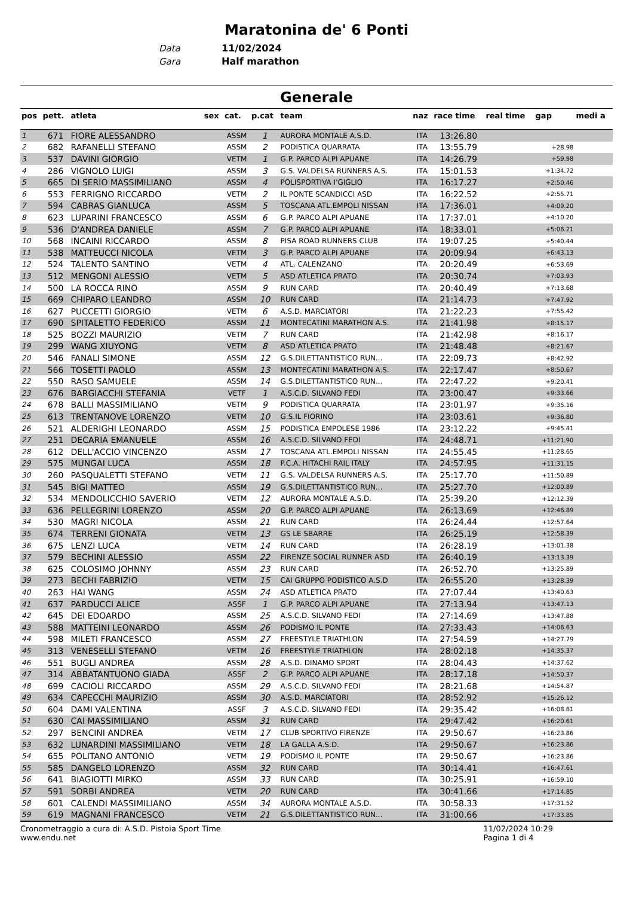Maratonina de' 6 Ponti
Data 11/02/2024
Gara Half marathon
Generale
| pos | pett. | atleta | sex | cat. | p.cat | team | naz | race time | real time | gap | medi a |
| --- | --- | --- | --- | --- | --- | --- | --- | --- | --- | --- | --- |
| 1 | 671 | FIORE ALESSANDRO | | ASSM | 1 | AURORA MONTALE A.S.D. | ITA | 13:26.80 | | | |
| 2 | 682 | RAFANELLI STEFANO | | ASSM | 2 | PODISTICA QUARRATA | ITA | 13:55.79 | | +28.98 | |
| 3 | 537 | DAVINI GIORGIO | | VETM | 1 | G.P. PARCO ALPI APUANE | ITA | 14:26.79 | | +59.98 | |
| 4 | 286 | VIGNOLO LUIGI | | ASSM | 3 | G.S. VALDELSA RUNNERS A.S. | ITA | 15:01.53 | | +1:34.72 | |
| 5 | 665 | DI SERIO MASSIMILIANO | | ASSM | 4 | POLISPORTIVA I'GIGLIO | ITA | 16:17.27 | | +2:50.46 | |
| 6 | 553 | FERRIGNO RICCARDO | | VETM | 2 | IL PONTE SCANDICCI ASD | ITA | 16:22.52 | | +2:55.71 | |
| 7 | 594 | CABRAS GIANLUCA | | ASSM | 5 | TOSCANA ATL.EMPOLI NISSAN | ITA | 17:36.01 | | +4:09.20 | |
| 8 | 623 | LUPARINI FRANCESCO | | ASSM | 6 | G.P. PARCO ALPI APUANE | ITA | 17:37.01 | | +4:10.20 | |
| 9 | 536 | D'ANDREA DANIELE | | ASSM | 7 | G.P. PARCO ALPI APUANE | ITA | 18:33.01 | | +5:06.21 | |
| 10 | 568 | INCAINI RICCARDO | | ASSM | 8 | PISA ROAD RUNNERS CLUB | ITA | 19:07.25 | | +5:40.44 | |
| 11 | 538 | MATTEUCCI NICOLA | | VETM | 3 | G.P. PARCO ALPI APUANE | ITA | 20:09.94 | | +6:43.13 | |
| 12 | 524 | TALENTO SANTINO | | VETM | 4 | ATL. CALENZANO | ITA | 20:20.49 | | +6:53.69 | |
| 13 | 512 | MENGONI ALESSIO | | VETM | 5 | ASD ATLETICA PRATO | ITA | 20:30.74 | | +7:03.93 | |
| 14 | 500 | LA ROCCA RINO | | ASSM | 9 | RUN CARD | ITA | 20:40.49 | | +7:13.68 | |
| 15 | 669 | CHIPARO LEANDRO | | ASSM | 10 | RUN CARD | ITA | 21:14.73 | | +7:47.92 | |
| 16 | 627 | PUCCETTI GIORGIO | | VETM | 6 | A.S.D. MARCIATORI | ITA | 21:22.23 | | +7:55.42 | |
| 17 | 690 | SPITALETTO FEDERICO | | ASSM | 11 | MONTECATINI MARATHON A.S. | ITA | 21:41.98 | | +8:15.17 | |
| 18 | 525 | BOZZI MAURIZIO | | VETM | 7 | RUN CARD | ITA | 21:42.98 | | +8:16.17 | |
| 19 | 299 | WANG XIUYONG | | VETM | 8 | ASD ATLETICA PRATO | ITA | 21:48.48 | | +8:21.67 | |
| 20 | 546 | FANALI SIMONE | | ASSM | 12 | G.S.DILETTANTISTICO RUN... | ITA | 22:09.73 | | +8:42.92 | |
| 21 | 566 | TOSETTI PAOLO | | ASSM | 13 | MONTECATINI MARATHON A.S. | ITA | 22:17.47 | | +8:50.67 | |
| 22 | 550 | RASO SAMUELE | | ASSM | 14 | G.S.DILETTANTISTICO RUN... | ITA | 22:47.22 | | +9:20.41 | |
| 23 | 676 | BARGIACCHI STEFANIA | | VETF | 1 | A.S.C.D. SILVANO FEDI | ITA | 23:00.47 | | +9:33.66 | |
| 24 | 678 | BALLI MASSIMILIANO | | VETM | 9 | PODISTICA QUARRATA | ITA | 23:01.97 | | +9:35.16 | |
| 25 | 613 | TRENTANOVE LORENZO | | VETM | 10 | G.S.IL FIORINO | ITA | 23:03.61 | | +9:36.80 | |
| 26 | 521 | ALDERIGHI LEONARDO | | ASSM | 15 | PODISTICA EMPOLESE 1986 | ITA | 23:12.22 | | +9:45.41 | |
| 27 | 251 | DECARIA EMANUELE | | ASSM | 16 | A.S.C.D. SILVANO FEDI | ITA | 24:48.71 | | +11:21.90 | |
| 28 | 612 | DELL'ACCIO VINCENZO | | ASSM | 17 | TOSCANA ATL.EMPOLI NISSAN | ITA | 24:55.45 | | +11:28.65 | |
| 29 | 575 | MUNGAI LUCA | | ASSM | 18 | P.C.A. HITACHI RAIL ITALY | ITA | 24:57.95 | | +11:31.15 | |
| 30 | 260 | PASQUALETTI STEFANO | | VETM | 11 | G.S. VALDELSA RUNNERS A.S. | ITA | 25:17.70 | | +11:50.89 | |
| 31 | 545 | BIGI MATTEO | | ASSM | 19 | G.S.DILETTANTISTICO RUN... | ITA | 25:27.70 | | +12:00.89 | |
| 32 | 534 | MENDOLICCHIO SAVERIO | | VETM | 12 | AURORA MONTALE A.S.D. | ITA | 25:39.20 | | +12:12.39 | |
| 33 | 636 | PELLEGRINI LORENZO | | ASSM | 20 | G.P. PARCO ALPI APUANE | ITA | 26:13.69 | | +12:46.89 | |
| 34 | 530 | MAGRI NICOLA | | ASSM | 21 | RUN CARD | ITA | 26:24.44 | | +12:57.64 | |
| 35 | 674 | TERRENI GIONATA | | VETM | 13 | GS LE SBARRE | ITA | 26:25.19 | | +12:58.39 | |
| 36 | 675 | LENZI LUCA | | VETM | 14 | RUN CARD | ITA | 26:28.19 | | +13:01.38 | |
| 37 | 579 | BECHINI ALESSIO | | ASSM | 22 | FIRENZE SOCIAL RUNNER ASD | ITA | 26:40.19 | | +13:13.39 | |
| 38 | 625 | COLOSIMO JOHNNY | | ASSM | 23 | RUN CARD | ITA | 26:52.70 | | +13:25.89 | |
| 39 | 273 | BECHI FABRIZIO | | VETM | 15 | CAI GRUPPO PODISTICO A.S.D | ITA | 26:55.20 | | +13:28.39 | |
| 40 | 263 | HAI WANG | | ASSM | 24 | ASD ATLETICA PRATO | ITA | 27:07.44 | | +13:40.63 | |
| 41 | 637 | PARDUCCI ALICE | | ASSF | 1 | G.P. PARCO ALPI APUANE | ITA | 27:13.94 | | +13:47.13 | |
| 42 | 645 | DEI EDOARDO | | ASSM | 25 | A.S.C.D. SILVANO FEDI | ITA | 27:14.69 | | +13:47.88 | |
| 43 | 588 | MATTEINI LEONARDO | | ASSM | 26 | PODISMO IL PONTE | ITA | 27:33.43 | | +14:06.63 | |
| 44 | 598 | MILETI FRANCESCO | | ASSM | 27 | FREESTYLE TRIATHLON | ITA | 27:54.59 | | +14:27.79 | |
| 45 | 313 | VENESELLI STEFANO | | VETM | 16 | FREESTYLE TRIATHLON | ITA | 28:02.18 | | +14:35.37 | |
| 46 | 551 | BUGLI ANDREA | | ASSM | 28 | A.S.D. DINAMO SPORT | ITA | 28:04.43 | | +14:37.62 | |
| 47 | 314 | ABBATANTUONO GIADA | | ASSF | 2 | G.P. PARCO ALPI APUANE | ITA | 28:17.18 | | +14:50.37 | |
| 48 | 699 | CACIOLI RICCARDO | | ASSM | 29 | A.S.C.D. SILVANO FEDI | ITA | 28:21.68 | | +14:54.87 | |
| 49 | 634 | CAPECCHI MAURIZIO | | ASSM | 30 | A.S.D. MARCIATORI | ITA | 28:52.92 | | +15:26.12 | |
| 50 | 604 | DAMI VALENTINA | | ASSF | 3 | A.S.C.D. SILVANO FEDI | ITA | 29:35.42 | | +16:08.61 | |
| 51 | 630 | CAI MASSIMILIANO | | ASSM | 31 | RUN CARD | ITA | 29:47.42 | | +16:20.61 | |
| 52 | 297 | BENCINI ANDREA | | VETM | 17 | CLUB SPORTIVO FIRENZE | ITA | 29:50.67 | | +16:23.86 | |
| 53 | 632 | LUNARDINI MASSIMILIANO | | VETM | 18 | LA GALLA A.S.D. | ITA | 29:50.67 | | +16:23.86 | |
| 54 | 655 | POLITANO ANTONIO | | VETM | 19 | PODISMO IL PONTE | ITA | 29:50.67 | | +16:23.86 | |
| 55 | 585 | DANGELO LORENZO | | ASSM | 32 | RUN CARD | ITA | 30:14.41 | | +16:47.61 | |
| 56 | 641 | BIAGIOTTI MIRKO | | ASSM | 33 | RUN CARD | ITA | 30:25.91 | | +16:59.10 | |
| 57 | 591 | SORBI ANDREA | | VETM | 20 | RUN CARD | ITA | 30:41.66 | | +17:14.85 | |
| 58 | 601 | CALENDI MASSIMILIANO | | ASSM | 34 | AURORA MONTALE A.S.D. | ITA | 30:58.33 | | +17:31.52 | |
| 59 | 619 | MAGNANI FRANCESCO | | VETM | 21 | G.S.DILETTANTISTICO RUN... | ITA | 31:00.66 | | +17:33.85 | |
Cronometraggio a cura di: A.S.D. Pistoia Sport Time
www.endu.net
11/02/2024 10:29
Pagina 1 di 4